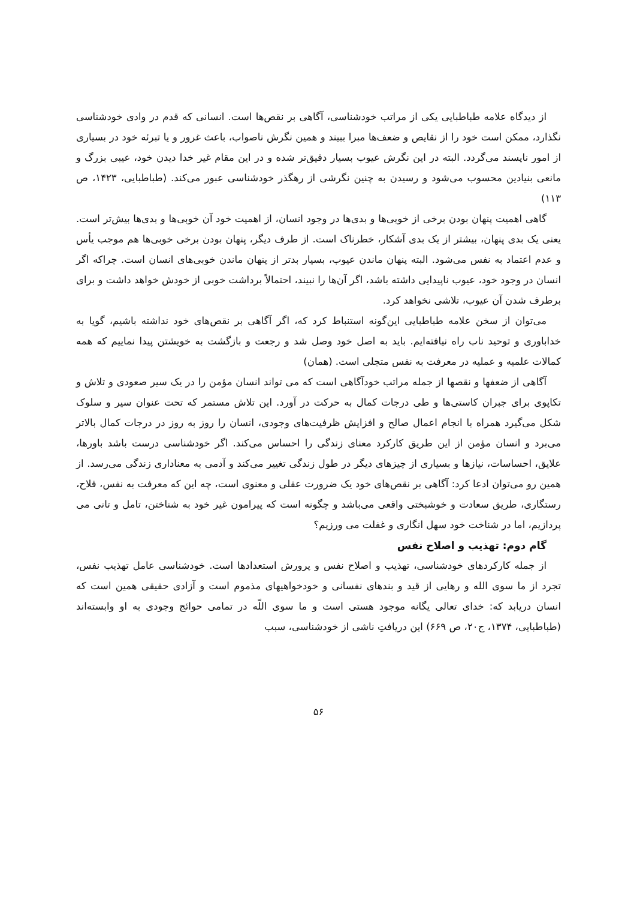از دیدگاه علامه طباطبایی یکی از مراتب خودشناسی، آگاهی بر نقص‌ها است. انسانی که قدم در وادی خودشناسی نگذارد، ممکن است خود را از نقایص و ضعف‌ها مبرا ببیند و همین نگرش ناصواب، باعث غرور و یا تبرئه خود در بسیاری از امور ناپسند می‌گردد. البته در این نگرش عیوب بسیار دقیق‌تر شده و در این مقام غیر خدا دیدن خود، عیبی بزرگ و مانعی بنیادین محسوب می‌شود و رسیدن به چنین نگرشی از رهگذر خودشناسی عبور می‌کند. (طباطبایی، ۱۴۲۳، ص ۱۱۳)
گاهی اهمیت پنهان بودن برخی از خوبی‌ها و بدی‌ها در وجود انسان، از اهمیت خود آن خوبی‌ها و بدی‌ها بیش‌تر است. یعنی یک بدی پنهان، بیشتر از یک بدی آشکار، خطرناک است. از طرف دیگر، پنهان بودن برخی خوبی‌ها هم موجب یأس و عدم اعتماد به نفس می‌شود. البته پنهان ماندن عیوب، بسیار بدتر از پنهان ماندن خوبی‌های انسان است. چراکه اگر انسان در وجود خود، عیوب ناپیدایی داشته باشد، اگر آن‌ها را نبیند، احتمالاً برداشت خوبی از خودش خواهد داشت و برای برطرف شدن آن عیوب، تلاشی نخواهد کرد.
می‌توان از سخن علامه طباطبایی این‌گونه استنباط کرد که، اگر آگاهی بر نقص‌های خود نداشته باشیم، گویا به خداباوری و توحید ناب راه نیافته‌ایم. باید به اصل خود وصل شد و رجعت و بازگشت به خویشتن پیدا نماییم که همه کمالات علمیه و عملیه در معرفت به نفس متجلی است. (همان)
آگاهی از ضعفها و نقصها از جمله مراتب خودآگاهی است که می تواند انسان مؤمن را در یک سیر صعودی و تلاش و تکاپوی برای جبران کاستی‌ها و طی درجات کمال به حرکت در آورد. این تلاش مستمر که تحت عنوان سیر و سلوک شکل می‌گیرد همراه با انجام اعمال صالح و افزایش ظرفیت‌های وجودی، انسان را روز به روز در درجات کمال بالاتر می‌برد و انسان مؤمن از این طریق کارکرد معنای زندگی را احساس می‌کند. اگر خودشناسی درست باشد باورها، علایق، احساسات، نیازها و بسیاری از چیزهای دیگر در طول زندگی تغییر می‌کند و آدمی به معناداری زندگی می‌رسد. از همین رو می‌توان ادعا کرد: آگاهی بر نقص‌های خود یک ضرورت عقلی و معنوی است، چه این که معرفت به نفس، فلاح، رستگاری، طریق سعادت و خوشبختی واقعی می‌باشد و چگونه است که پیرامون غیر خود به شناختن، تامل و تانی می پردازیم، اما در شناخت خود سهل انگاری و غفلت می ورزیم؟
گام دوم: تهذیب و اصلاح نفس
از جمله کارکردهای خودشناسی، تهذیب و اصلاح نفس و پرورش استعدادها است. خودشناسی عامل تهذیب نفس، تجرد از ما سوی الله و رهایی از قید و بندهای نفسانی و خودخواهیهای مذموم است و آزادی حقیقی همین است که انسان دریابد که: خدای تعالی یگانه موجود هستی است و ما سوی اللّه در تمامی حوائج وجودی به او وابسته‌اند (طباطبایی، ۱۳۷۴، ج۲۰، ص ۶۶۹) این دریافتِ ناشی از خودشناسی، سبب
۵۶